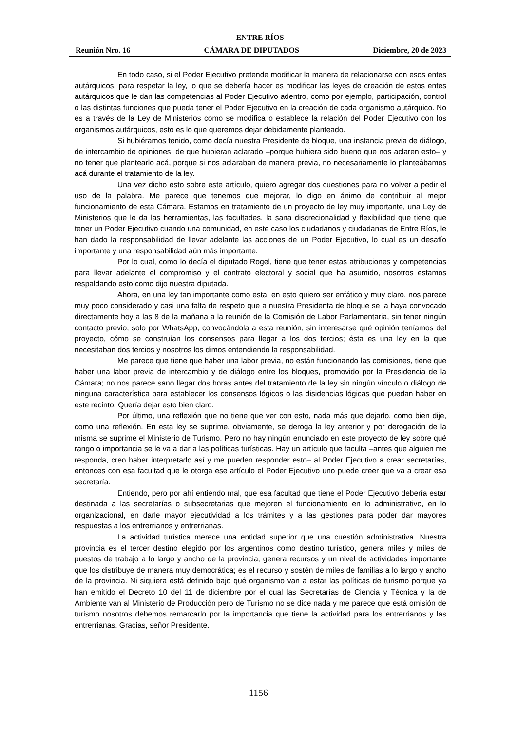ENTRE RÍOS
Reunión Nro. 16 CÁMARA DE DIPUTADOS Diciembre, 20 de 2023
En todo caso, si el Poder Ejecutivo pretende modificar la manera de relacionarse con esos entes autárquicos, para respetar la ley, lo que se debería hacer es modificar las leyes de creación de estos entes autárquicos que le dan las competencias al Poder Ejecutivo adentro, como por ejemplo, participación, control o las distintas funciones que pueda tener el Poder Ejecutivo en la creación de cada organismo autárquico. No es a través de la Ley de Ministerios como se modifica o establece la relación del Poder Ejecutivo con los organismos autárquicos, esto es lo que queremos dejar debidamente planteado.
Si hubiéramos tenido, como decía nuestra Presidente de bloque, una instancia previa de diálogo, de intercambio de opiniones, de que hubieran aclarado –porque hubiera sido bueno que nos aclaren esto– y no tener que plantearlo acá, porque si nos aclaraban de manera previa, no necesariamente lo planteábamos acá durante el tratamiento de la ley.
Una vez dicho esto sobre este artículo, quiero agregar dos cuestiones para no volver a pedir el uso de la palabra. Me parece que tenemos que mejorar, lo digo en ánimo de contribuir al mejor funcionamiento de esta Cámara. Estamos en tratamiento de un proyecto de ley muy importante, una Ley de Ministerios que le da las herramientas, las facultades, la sana discrecionalidad y flexibilidad que tiene que tener un Poder Ejecutivo cuando una comunidad, en este caso los ciudadanos y ciudadanas de Entre Ríos, le han dado la responsabilidad de llevar adelante las acciones de un Poder Ejecutivo, lo cual es un desafío importante y una responsabilidad aún más importante.
Por lo cual, como lo decía el diputado Rogel, tiene que tener estas atribuciones y competencias para llevar adelante el compromiso y el contrato electoral y social que ha asumido, nosotros estamos respaldando esto como dijo nuestra diputada.
Ahora, en una ley tan importante como esta, en esto quiero ser enfático y muy claro, nos parece muy poco considerado y casi una falta de respeto que a nuestra Presidenta de bloque se la haya convocado directamente hoy a las 8 de la mañana a la reunión de la Comisión de Labor Parlamentaria, sin tener ningún contacto previo, solo por WhatsApp, convocándola a esta reunión, sin interesarse qué opinión teníamos del proyecto, cómo se construían los consensos para llegar a los dos tercios; ésta es una ley en la que necesitaban dos tercios y nosotros los dimos entendiendo la responsabilidad.
Me parece que tiene que haber una labor previa, no están funcionando las comisiones, tiene que haber una labor previa de intercambio y de diálogo entre los bloques, promovido por la Presidencia de la Cámara; no nos parece sano llegar dos horas antes del tratamiento de la ley sin ningún vínculo o diálogo de ninguna característica para establecer los consensos lógicos o las disidencias lógicas que puedan haber en este recinto. Quería dejar esto bien claro.
Por último, una reflexión que no tiene que ver con esto, nada más que dejarlo, como bien dije, como una reflexión. En esta ley se suprime, obviamente, se deroga la ley anterior y por derogación de la misma se suprime el Ministerio de Turismo. Pero no hay ningún enunciado en este proyecto de ley sobre qué rango o importancia se le va a dar a las políticas turísticas. Hay un artículo que faculta –antes que alguien me responda, creo haber interpretado así y me pueden responder esto– al Poder Ejecutivo a crear secretarías, entonces con esa facultad que le otorga ese artículo el Poder Ejecutivo uno puede creer que va a crear esa secretaría.
Entiendo, pero por ahí entiendo mal, que esa facultad que tiene el Poder Ejecutivo debería estar destinada a las secretarías o subsecretarias que mejoren el funcionamiento en lo administrativo, en lo organizacional, en darle mayor ejecutividad a los trámites y a las gestiones para poder dar mayores respuestas a los entrerrianos y entrerrianas.
La actividad turística merece una entidad superior que una cuestión administrativa. Nuestra provincia es el tercer destino elegido por los argentinos como destino turístico, genera miles y miles de puestos de trabajo a lo largo y ancho de la provincia, genera recursos y un nivel de actividades importante que los distribuye de manera muy democrática; es el recurso y sostén de miles de familias a lo largo y ancho de la provincia. Ni siquiera está definido bajo qué organismo van a estar las políticas de turismo porque ya han emitido el Decreto 10 del 11 de diciembre por el cual las Secretarías de Ciencia y Técnica y la de Ambiente van al Ministerio de Producción pero de Turismo no se dice nada y me parece que está omisión de turismo nosotros debemos remarcarlo por la importancia que tiene la actividad para los entrerrianos y las entrerrianas. Gracias, señor Presidente.
1156